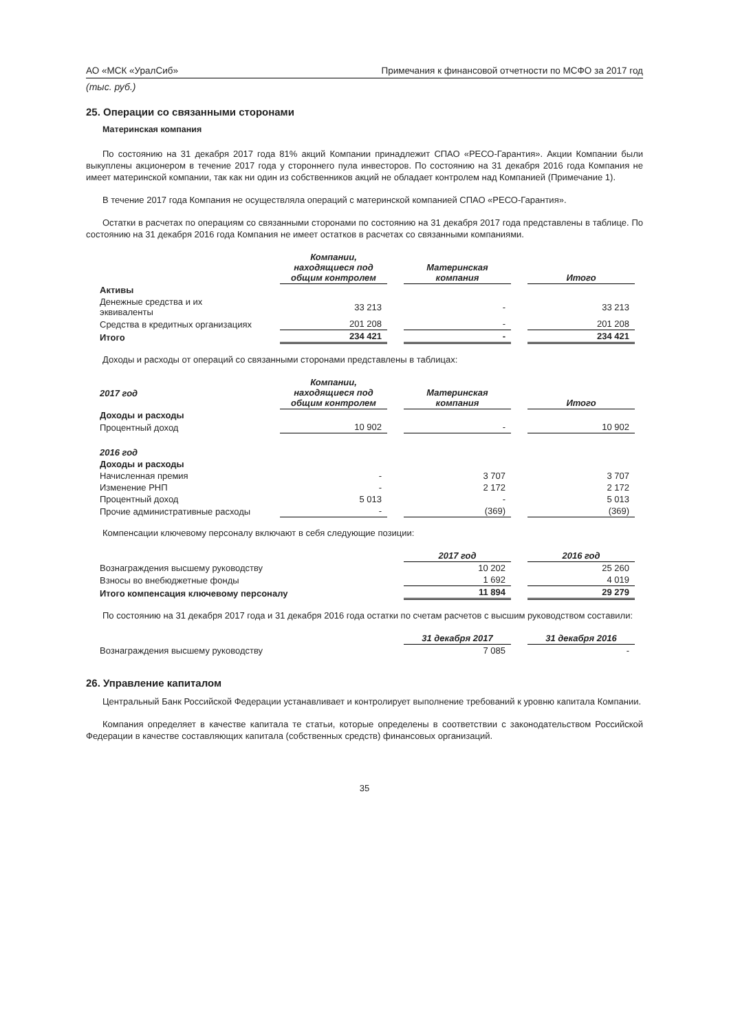АО «МСК «УралСиб» Примечания к финансовой отчетности по МСФО за 2017 год
(тыс. руб.)
25. Операции со связанными сторонами
Материнская компания
По состоянию на 31 декабря 2017 года 81% акций Компании принадлежит СПАО «РЕСО-Гарантия». Акции Компании были выкуплены акционером в течение 2017 года у стороннего пула инвесторов. По состоянию на 31 декабря 2016 года Компания не имеет материнской компании, так как ни один из собственников акций не обладает контролем над Компанией (Примечание 1).
В течение 2017 года Компания не осуществляла операций с материнской компанией СПАО «РЕСО-Гарантия».
Остатки в расчетах по операциям со связанными сторонами по состоянию на 31 декабря 2017 года представлены в таблице. По состоянию на 31 декабря 2016 года Компания не имеет остатков в расчетах со связанными компаниями.
| | Компании, находящиеся под общим контролем | Материнская компания | Итого |
| Активы | | | |
| Денежные средства и их эквиваленты | 33 213 | - | 33 213 |
| Средства в кредитных организациях | 201 208 | - | 201 208 |
| Итого | 234 421 | - | 234 421 |
Доходы и расходы от операций со связанными сторонами представлены в таблицах:
| 2017 год | Компании, находящиеся под общим контролем | Материнская компания | Итого |
| Доходы и расходы | | | |
| Процентный доход | 10 902 | - | 10 902 |
| 2016 год | | | |
| Доходы и расходы | | | |
| Начисленная премия | - | 3 707 | 3 707 |
| Изменение РНП | - | 2 172 | 2 172 |
| Процентный доход | 5 013 | - | 5 013 |
| Прочие административные расходы | - | (369) | (369) |
Компенсации ключевому персоналу включают в себя следующие позиции:
| | 2017 год | 2016 год |
| Вознаграждения высшему руководству | 10 202 | 25 260 |
| Взносы во внебюджетные фонды | 1 692 | 4 019 |
| Итого компенсация ключевому персоналу | 11 894 | 29 279 |
По состоянию на 31 декабря 2017 года и 31 декабря 2016 года остатки по счетам расчетов с высшим руководством составили:
| | 31 декабря 2017 | 31 декабря 2016 |
| Вознаграждения высшему руководству | 7 085 | - |
26. Управление капиталом
Центральный Банк Российской Федерации устанавливает и контролирует выполнение требований к уровню капитала Компании.
Компания определяет в качестве капитала те статьи, которые определены в соответствии с законодательством Российской Федерации в качестве составляющих капитала (собственных средств) финансовых организаций.
35